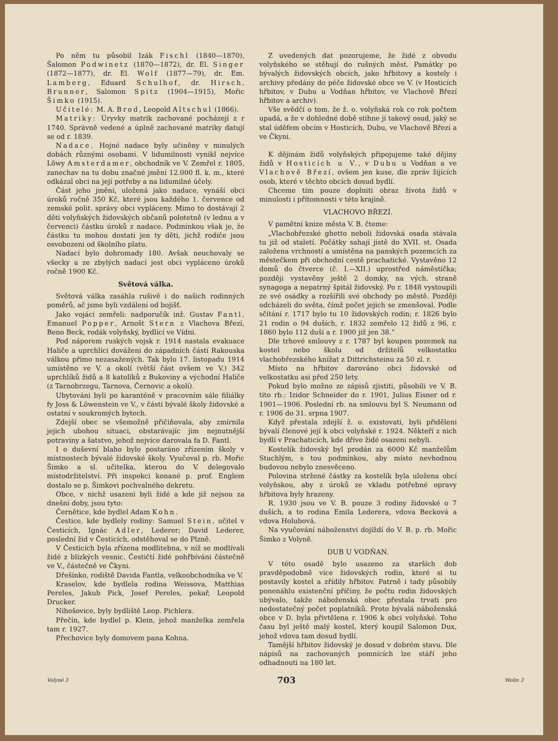Po něm tu působil Izák Fischl (1840—1870), Šalomon Podwinetz (1870—1872), dr. El. Singer (1872—1877), dr. El. Wolf (1877—79), dr. Em. Lamberg, Eduard Schulhof, dr. Hirsch, Brunner, Salomon Spitz (1904—1915), Mořic Šimko (1915).
Učitelé: M. A. Brod, Leopold Altschul (1866).
Matriky: Úryvky matrik zachované pocházejí z r 1740. Správně vedené a úplně zachované matriky datují se od r. 1839.
Nadace. Hojné nadace byly učiněny v minulých dobách různými osobami. V lidumilnosti vynikl nejvíce Löwy Amsterdamer, obchodník ve V. Zemřel r. 1805, zanechav na tu dobu značné jmění 12.000 fl. k. m., které odkázal obci na její potřeby a na lidumilné účely.
Část jeho jmění, uložená jako nadace, vynáší obci úroků ročně 350 Kč, které jsou každého 1. července od zemské polit. správy obci vypláceny. Mimo to dostávají 2 děti volyňských židovských občanů polotetně (v lednu a v červenci) částku úroků z nadace. Podmínkou však je, že částku tu mohou dostati jen ty děti, jichž rodiče jsou osvobozeni od školního platu.
Nadací bylo dohromady 180. Avšak neuchovaly se všecky a ze zbylých nadací jest obci vypláceno úroků ročně 1900 Kč.
Světová válka.
Světová válka zasáhla rušivě i do našich rodinných poměrů, ač jsme byli vzdáleni od bojišť.
Jako vojáci zemřeli: nadporučík inž. Gustav Fantl, Emanuel Popper, Arnošt Stern z Vlachova Březí, Beno Beck, rodák volyňský, bydlící ve Vídni.
Pod náporem ruských vojsk r. 1914 nastala evakuace Haliče a uprchlíci dováženi do západních částí Rakouska válkou přímo nezasažených. Tak bylo 17. listopadu 1914 umístěno ve V. a okolí (větší část ovšem ve V.) 342 uprchlíků židů a 8 katolíků z Bukoviny a východní Haliče (z Tarnobrzegu, Tarnova, Černovic a okolí).
Ubytováni byli po karanténě v pracovním sále filiálky fy Joss & Löwenstein ve V., v části bývalé školy židovské a ostatní v soukromých bytech.
Zdejší obec se všemožně přičiňovala, aby zmírnila jejich ubohou situaci, obstarávajíc jim nejnutnější potraviny a šatstvo, jehož nejvíce darovala fa D. Fantl.
I o duševní blaho bylo postaráno zřízením školy v místnostech bývalé židovské školy. Vyučoval p. rb. Mořic Šimko a sl. učitelka, kterou do V. delegovalo místodržitelství. Při inspekci konané p. prof. Englem dostalo se p. Šimkovi pochvalného dekretu.
Obce, v nichž usazeni byli židé a kde již nejsou za dnešní doby, jsou tyto:
Černětice, kde bydlel Adam Kohn.
Čestice, kde bydlely rodiny: Samuel Stein, učitel v Česticích, Ignác Adler, Lederer; David Lederer, poslední žid v Česticích, odstěhoval se do Plzně.
V Česticích byla zřízena modlitebna, v níž se modlívali židé z blízkých vesnic. Čestičtí židé pohřbíváni částečně ve V., částečně ve Čkyni.
Dřešínko, rodiště Davida Fantla, velkoobchodníka ve V.
Kraselov, kde bydlela rodina Weissova, Matthias Pereles, Jakub Pick, Josef Pereles, pekař, Leopold Drucker.
Nihošovice, byly bydliště Leop. Pichlera.
Přečín, kde bydlel p. Klein, jehož manželka zemřela tam r. 1927.
Přechovice byly domovem pana Kohna.
Z uvedených dat pozorujeme, že židé z obvodu volyňského se stěhují do rušných měst. Památky po bývalých židovských obcích, jako hřbitovy a kostely i archivy předány do péče židovské obce ve V. (v Hosticích hřbitov, v Dubu u Vodňan hřbitov, ve Vlachově Březí hřbitov a archiv).
Vše svědčí o tom, že ž. o. volyňská rok co rok počtem upadá, a že v dohledné době stihne ji takový osud, jaký se stal úděfem obcím v Hosticích, Dubu, ve Vlachově Březí a ve Čkyni.
K dějinám židů volyňských připojujeme také dějiny židů v Hosticích u V., v Dubu u Vodňan a ve Vlachově Březí, ovšem jen kuse, dle zpráv žijících osob, které v těchto obcích dosud bydlí.
Chceme tím pouze doplniti obraz života židů v minulosti i přítomnosti v této krajině.
VLACHOVO BŘEZÍ.
V pamětní knize města V. B. čteme:
„Vlachobřezské ghetto neboli židovská osada stávala tu již od staletí. Počátky sahají jistě do XVII. st. Osada založena vrchností a umístěna na panských pozemcích za městečkem při obchodní cestě prachatické. Vystavěno 12 domů do čtverce (č. I.—XII.) uprostřed náměstíčka; později vystavěny ještě 2 domky, na vých. straně synagoga a nepatrný špitál židovský. Po r. 1848 vystoupili ze své osádky a rozšířili své obchody po městě. Později odcházeli do světa, čímž počet jejich se zmenšoval. Podle sčítání r. 1717 bylo tu 10 židovských rodin; r. 1826 bylo 21 rodin o 94 duších, r. 1832 zemřelo 12 židů z 96, r. 1860 bylo 112 duší a r. 1900 již jen 38.“
Dle trhové smlouvy z r. 1787 byl koupen pozemek na kostel nebo školu od držitelů velkostatku vlachobřezského knížat z Dittrichsteinu za 50 zl. r.
Místo na hřbitov darováno obci židovské od velkostatku asi před 250 lety.
Pokud bylo možno ze zápisů zjistiti, působili ve V. B. tito rb.: Izidor Schneider do r. 1901, Julius Eisner od r. 1901—1906. Poslední rb. na smlouvu byl S. Neumann od r. 1906 do 31. srpna 1907.
Když přestala zdejší ž. o. existovati, byli přiděleni bývalí členové její k obci volyňské r. 1924. Někteří z nich bydlí v Prachaticích, kde dříve židé osazeni nebyli.
Kostelík židovský byl prodán za 6000 Kč manželům Stuchlým, s tou podmínkou, aby místo nevhodnou budovou nebylo znesvěceno.
Polovina stržené částky za kostelík byla uložena obcí volyňskou, aby z úroků ze vkladu potřebné opravy hřbitova byly hrazeny.
R. 1930 jsou ve V. B. pouze 3 rodiny židovské o 7 duších, a to rodina Emila Lederera, vdova Becková a vdova Holubová.
Na vyučování náboženství dojíždí do V. B. p. rb. Mořic Šimko z Volyně.
DUB U VODŇAN.
V této osadě bylo usazeno za starších dob pravděpodobně více židovských rodin, které si tu postavily kostel a zřídily hřbitov. Patrně i tady působily ponenáhlu existenční příčiny, že počtu rodin židovských ubývalo, takže náboženská obec přestala trvati pro nedostatečný počet poplatníků. Proto bývalá náboženská obce v D. byla přivtělena r. 1906 k obci volyňské. Toho času byl ještě malý kostel, který koupil Salomon Dux, jehož vdova tam dosud bydlí.
Tamější hřbitov židovský je dosud v dobrém stavu. Dle nápisů na zachovaných pomnících lze stáří jeho odhadnouti na 180 let.
Volyně 3 703 Wolin 3